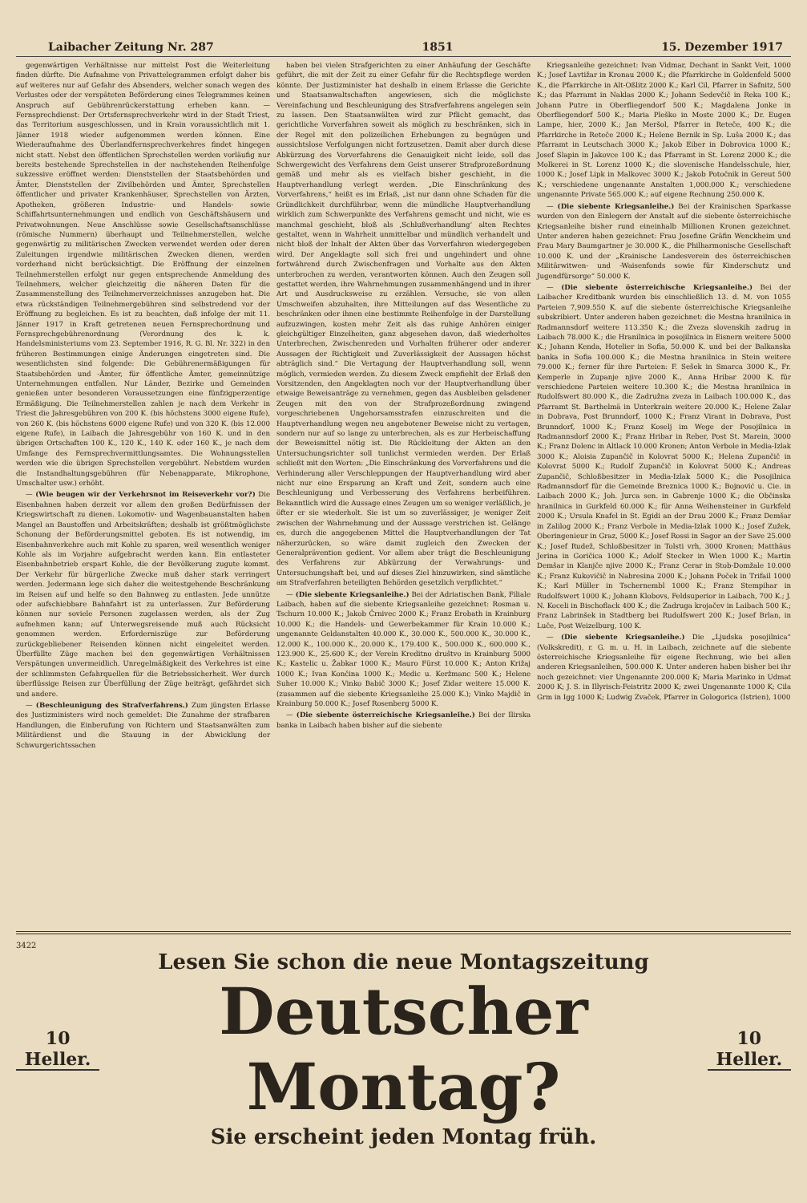Laibacher Zeitung Nr. 287 1851 15. Dezember 1917
gegenwärtigen Verhältnisse nur mittelst Post die Weiterleitung finden dürfte. Die Aufnahme von Privattelegrammen erfolgt daher bis auf weiteres nur auf Gefahr des Absenders, welcher sonach wegen des Verlustes oder der verspäteten Beförderung eines Telegrammes keinen Anspruch auf Gebührenrückerstattung erheben kann. — Fernsprechdienst: Der Ortsfernsprechverkehr wird in der Stadt Triest, das Territorium ausgeschlossen, und in Krain voraussichtlich mit 1. Jänner 1918 wieder aufgenommen werden können. Eine Wiederaufnahme des Überlandfernsprechverkehres findet hingegen nicht statt. Nebst den öffentlichen Sprechstellen werden vorläufig nur bereits bestehende Sprechstellen in der nachstehenden Reihenfolge sukzessive eröffnet werden: Dienststellen der Staatsbehörden und Ämter, Dienststellen der Zivilbehörden und Ämter, Sprechstellen öffentlicher und privater Krankenhäuser, Sprechstellen von Ärzten, Apotheken, größeren Industrie- und Handels- sowie Schiffahrtsunternehmungen und endlich von Geschäftshäusern und Privatwohnungen. Neue Anschlüsse sowie Gesellschaftsanschlüsse (römische Nummern) überhaupt und Teilnehmerstellen, welche gegenwärtig zu militärischen Zwecken verwendet werden oder deren Zuleitungen irgendwie militärischen Zwecken dienen, werden vorderhand nicht berücksichtigt. Die Eröffnung der einzelnen Teilnehmerstellen erfolgt nur gegen entsprechende Anmeldung des Teilnehmers, welcher gleichzeitig die näheren Daten für die Zusammenstellung des Teilnehmerverzeichnisses anzugeben hat. Die etwa rückständigen Teilnehmergebühren sind selbstredend vor der Eröffnung zu begleichen. Es ist zu beachten, daß infolge der mit 11. Jänner 1917 in Kraft getretenen neuen Fernsprechordnung und Fernsprechgebührenordnung (Verordnung des k. k. Handelsministeriums vom 23. September 1916, R. G. Bl. Nr. 322) in den früheren Bestimmungen einige Änderungen eingetreten sind. Die wesentlichsten sind folgende: Die Gebührenermäßigungen für Staatsbehörden und -Ämter, für öffentliche Ämter, gemeinnützige Unternehmungen entfallen. Nur Länder, Bezirke und Gemeinden genießen unter besonderen Voraussetzungen eine fünfzigperzentige Ermäßigung. Die Teilnehmerstellen zahlen je nach dem Verkehr in Triest die Jahresgebühren von 200 K. (bis höchstens 3000 eigene Rufe), von 260 K. (bis höchstens 6000 eigene Rufe) und von 320 K. (bis 12.000 eigene Rufe), in Laibach die Jahresgebühr von 160 K. und in den übrigen Ortschaften 100 K., 120 K., 140 K. oder 160 K., je nach dem Umfange des Fernsprechvermittlungsamtes. Die Wohnungsstellen werden wie die übrigen Sprechstellen vergebührt. Nebstdem wurden die Instandhaltungsgebühren (für Nebenapparate, Mikrophone, Umschalter usw.) erhöht.
— (Wie beugen wir der Verkehrsnot im Reiseverkehr vor?) Die Eisenbahnen haben derzeit vor allem den großen Bedürfnissen der Kriegswirtschaft zu dienen. Lokomotiv- und Wagenbauanstalten haben Mangel an Baustoffen und Arbeitskräften; deshalb ist größtmöglichste Schonung der Beförderungsmittel geboten. Es ist notwendig, im Eisenbahnverkehre auch mit Kohle zu sparen, weil wesentlich weniger Kohle als im Vorjahre aufgebracht werden kann. Ein entlasteter Eisenbahnbetrieb erspart Kohle, die der Bevölkerung zugute kommt. Der Verkehr für bürgerliche Zwecke muß daher stark verringert werden. Jedermann lege sich daher die weitestgehende Beschränkung im Reisen auf und helfe so den Bahnweg zu entlasten. Jede unnütze oder aufschiebbare Bahnfahrt ist zu unterlassen. Zur Beförderung können nur soviele Personen zugelassen werden, als der Zug aufnehmen kann; auf Unterwegsreisende muß auch Rücksicht genommen werden. Erforderniszüge zur Beförderung zurückgebliebener Reisenden können nicht eingeleitet werden. Überfüllte Züge machen bei den gegenwärtigen Verhältnissen Verspätungen unvermeidlich. Unregelmäßigkeit des Verkehres ist eine der schlimmsten Gefahrquellen für die Betriebssicherheit. Wer durch überflüssige Reisen zur Überfüllung der Züge beiträgt, gefährdet sich und andere.
— (Beschleunigung des Strafverfahrens.) Zum jüngsten Erlasse des Justizministers wird noch gemeldet: Die Zunahme der strafbaren Handlungen, die Einberufung von Richtern und Staatsanwälten zum Militärdienst und die Stauung in der Abwicklung der Schwurgerichtssachen
haben bei vielen Strafgerichten zu einer Anhäufung der Geschäfte geführt, die mit der Zeit zu einer Gefahr für die Rechtspflege werden könnte. Der Justizminister hat deshalb in einem Erlasse die Gerichte und Staatsanwaltschaften angewiesen, sich die möglichste Vereinfachung und Beschleunigung des Strafverfahrens angelegen sein zu lassen. Den Staatsanwälten wird zur Pflicht gemacht, das gerichtliche Vorverfahren soweit als möglich zu beschränken, sich in der Regel mit den polizeilichen Erhebungen zu begnügen und aussichtslose Verfolgungen nicht fortzusetzen. Damit aber durch diese Abkürzung des Vorverfahrens die Genauigkeit nicht leide, soll das Schwergewicht des Verfahrens dem Geist unserer Strafprozeßordnung gemäß und mehr als es vielfach bisher geschieht, in die Hauptverhandlung verlegt werden. „Die Einschränkung des Vorverfahrens,“ heißt es im Erlaß, „ist nur dann ohne Schaden für die Gründlichkeit durchführbar, wenn die mündliche Hauptverhandlung wirklich zum Schwerpunkte des Verfahrens gemacht und nicht, wie es manchmal geschieht, bloß als ‚Schlußverhandlung‘ alten Rechtes gestaltet, wenn in Wahrheit unmittelbar und mündlich verhandelt und nicht bloß der Inhalt der Akten über das Vorverfahren wiedergegeben wird. Der Angeklagte soll sich frei und ungehindert und ohne fortwährend durch Zwischenfragen und Vorhalte aus den Akten unterbrochen zu werden, verantworten können. Auch den Zeugen soll gestattet werden, ihre Wahrnehmungen zusammenhängend und in ihrer Art und Ausdrucksweise zu erzählen. Versuche, sie von allen Umschweifen abzuhalten, ihre Mitteilungen auf das Wesentliche zu beschränken oder ihnen eine bestimmte Reihenfolge in der Darstellung aufzuzwingen, kosten mehr Zeit als das ruhige Anhören einiger gleichgültiger Einzelheiten, ganz abgesehen davon, daß wiederholtes Unterbrechen, Zwischenreden und Vorhalten früherer oder anderer Aussagen der Richtigkeit und Zuverlässigkeit der Aussagen höchst abträglich sind.“ Die Vertagung der Hauptverhandlung soll, wenn möglich, vermieden werden. Zu diesem Zweck empfiehlt der Erlaß den Vorsitzenden, den Angeklagten noch vor der Hauptverhandlung über etwaige Beweisanträge zu vernehmen, gegen das Ausbleiben geladener Zeugen mit den von der Strafprozeßordnung zwingend vorgeschriebenen Ungehorsamsstrafen einzuschreiten und die Hauptverhandlung wegen neu angebotener Beweise nicht zu vertagen, sondern nur auf so lange zu unterbrechen, als es zur Herbeischaffung der Beweismittel nötig ist. Die Rückleitung der Akten an den Untersuchungsrichter soll tunlichst vermieden werden. Der Erlaß schließt mit den Worten: „Die Einschränkung des Vorverfahrens und die Verhinderung aller Verschleppungen der Hauptverhandlung wird aber nicht nur eine Ersparung an Kraft und Zeit, sondern auch eine Beschleunigung und Verbesserung des Verfahrens herbeiführen. Bekanntlich wird die Aussage eines Zeugen um so weniger verläßlich, je öfter er sie wiederholt. Sie ist um so zuverlässiger, je weniger Zeit zwischen der Wahrnehmung und der Aussage verstrichen ist. Gelänge es, durch die angegebenen Mittel die Hauptverhandlungen der Tat näherzurücken, so wäre damit zugleich den Zwecken der Generalprävention gedient. Vor allem aber trägt die Beschleunigung des Verfahrens zur Abkürzung der Verwahrungs- und Untersuchungshaft bei, und auf dieses Ziel hinzuwirken, sind sämtliche am Strafverfahren beteiligten Behörden gesetzlich verpflichtet.“
— (Die siebente Kriegsanleihe.) Bei der Adriatischen Bank, Filiale Laibach, haben auf die siebente Kriegsanleihe gezeichnet: Rosman u. Tschurn 10.000 K.; Jakob Črnivec 2000 K.; Franz Erobath in Krainburg 10.000 K.; die Handels- und Gewerbekammer für Krain 10.000 K.; ungenannte Geldanstalten 40.000 K., 30.000 K., 500.000 K., 30.000 K., 12.000 K., 100.000 K., 20.000 K., 179.400 K., 500.000 K., 600.000 K., 123.900 K., 25.600 K.; der Verein Kreditno društvo in Krainburg 5000 K.; Kastelic u. Žabkar 1000 K.; Mauro Fürst 10.000 K.; Anton Križaj 1000 K.; Ivan Končina 1000 K.; Medic u. Keržmanc 500 K.; Helene Suher 10.000 K.; Vinko Babič 3000 K.; Josef Zidar weitere 15.000 K. (zusammen auf die siebente Kriegsanleihe 25.000 K.); Vinko Majdič in Krainburg 50.000 K.; Josef Rosenberg 5000 K.
— (Die siebente österreichische Kriegsanleihe.) Bei der Ilirska banka in Laibach haben bisher auf die siebente
Kriegsanleihe gezeichnet: Ivan Vidmar, Dechant in Sankt Veit, 1000 K.; Josef Lavtižar in Kronau 2000 K.; die Pfarrkirche in Goldenfeld 5000 K., die Pfarrkirche in Alt-Oßlitz 2000 K.; Karl Cil, Pfarrer in Safnitz, 500 K.; das Pfarramt in Naklas 2000 K.; Johann Sedevčič in Reka 100 K.; Johann Putre in Oberfliegendorf 500 K.; Magdalena Jonke in Oberfliegendorf 500 K.; Maria Pleško in Moste 2000 K.; Dr. Eugen Lampe, hier, 2000 K.; Jan Meršol, Pfarrer in Reteče, 400 K.; die Pfarrkirche in Reteče 2000 K.; Helene Bernik in Sp. Luša 2000 K.; das Pfarramt in Leutschach 3000 K.; Jakob Eiber in Dobrovica 1000 K.; Josef Slapin in Jakovce 100 K.; das Pfarramt in St. Lorenz 2000 K.; die Molkerei in St. Lorenz 1000 K.; die slovenische Handelsschule, hier, 1000 K.; Josef Lipk in Malkovec 3000 K.; Jakob Potočnik in Gereut 500 K.; verschiedene ungenannte Anstalten 1,000.000 K.; verschiedene ungenannte Private 565.000 K.; auf eigene Rechnung 250.000 K.
— (Die siebente Kriegsanleihe.) Bei der Krainischen Sparkasse wurden von den Einlegern der Anstalt auf die siebente österreichische Kriegsanleihe bisher rund eineinhalb Millionen Kronen gezeichnet. Unter anderen haben gezeichnet: Frau Josefine Gräfin Wenckheim und Frau Mary Baumgartner je 30.000 K., die Philharmonische Gesellschaft 10.000 K. und der „Krainische Landesverein des österreichischen Militärwitwen- und -Waisenfonds sowie für Kinderschutz und Jugendfürsorge“ 50.000 K.
— (Die siebente österreichische Kriegsanleihe.) Bei der Laibacher Kreditbank wurden bis einschließlich 13. d. M. von 1055 Parteien 7,909.550 K. auf die siebente österreichische Kriegsanleihe subskribiert. Unter anderen haben gezeichnet: die Mestna hranilnica in Radmannsdorf weitere 113.350 K.; die Zveza slovenskih zadrug in Laibach 78.000 K.; die Hranilnica in posojilnica in Eisnern weitere 5000 K.; Johann Kenda, Hotelier in Sofia, 50.000 K. und bei der Balkanska banka in Sofia 100.000 K.; die Mestna hranilnica in Stein weitere 79.000 K.; ferner für ihre Parteien: F. Sešek in Smarca 3000 K., Fr. Kemperle in Zupanje njive 2000 K., Anna Hribar 2000 K. für verschiedene Parteien weitere 10.300 K.; die Mestna hranilnica in Rudolfswert 80.000 K., die Zadružna zveza in Laibach 100.000 K., das Pfarramt St. Barthelmä in Unterkrain weitere 20.000 K.; Helene Zalar in Dobrava, Post Brunndorf, 1000 K.; Franz Virant in Dobrava, Post Brunndorf, 1000 K.; Franz Koselj im Wege der Posojilnica in Radmannsdorf 2000 K.; Franz Hribar in Reber, Post St. Marein, 3000 K.; Franz Dolenc in Altlack 10.000 Kronen; Anton Verbole in Media-Izlak 3000 K.; Aloisia Zupančič in Kolovrat 5000 K.; Helena Zupančič in Kolovrat 5000 K.; Rudolf Zupančič in Kolovrat 5000 K.; Andreas Zupančič, Schloßbesitzer in Media-Izlak 5000 K.; die Posojilnica Radmannsdorf für die Gemeinde Breznica 1000 K.; Bojnović u. Cie. in Laibach 2000 K.; Joh. Jurca sen. in Gabrenje 1000 K.; die Občinska hranilnica in Gurkfeld 60.000 K.; für Anna Weihensteiner in Gurkfeld 2000 K.; Ursula Knafel in St. Egidi an der Drau 2000 K.; Franz Demšar in Zalilog 2000 K.; Franz Verbole in Media-Izlak 1000 K.; Josef Zužek, Oberingenieur in Graz, 5000 K.; Josef Rossi in Sagor an der Save 25.000 K.; Josef Rudež, Schloßbesitzer in Tolsti vrh, 3000 Kronen; Matthäus Jerina in Goričica 1000 K.; Adolf Stecker in Wien 1000 K.; Martin Demšar in Klanjče njive 2000 K.; Franz Cerar in Stob-Domžale 10.000 K.; Franz Kukovičič in Nabresina 2000 K.; Johann Poček in Trifail 1000 K.; Karl Müller in Tschernembl 1000 K.; Franz Stempihar in Rudolfswert 1000 K.; Johann Klobovs, Feldsuperior in Laibach, 700 K.; J. N. Koceli in Bischoflack 400 K.; die Zadruga krojačev in Laibach 500 K.; Franz Labrinšek in Stadtberg bei Rudolfswert 200 K.; Josef Brlan, in Luče, Post Weizelburg, 100 K.
— (Die siebente Kriegsanleihe.) Die „Ljudska posojilnica“ (Volkskredit), r. G. m. u. H. in Laibach, zeichnete auf die siebente österreichische Kriegsanleihe für eigene Rechnung, wie bei allen anderen Kriegsanleihen, 500.000 K. Unter anderen haben bisher bei ihr noch gezeichnet: vier Ungenannte 200.000 K; Maria Marinko in Udmat 2000 K; J. S. in Illyrisch-Feistritz 2000 K; zwei Ungenannte 1000 K; Cila Grm in Igg 1000 K; Ludwig Zvaček, Pfarrer in Gologorica (Istrien), 1000
3422
Lesen Sie schon die neue Montagszeitung
10 Heller. Deutscher Montag? 10 Heller.
Sie erscheint jeden Montag früh.